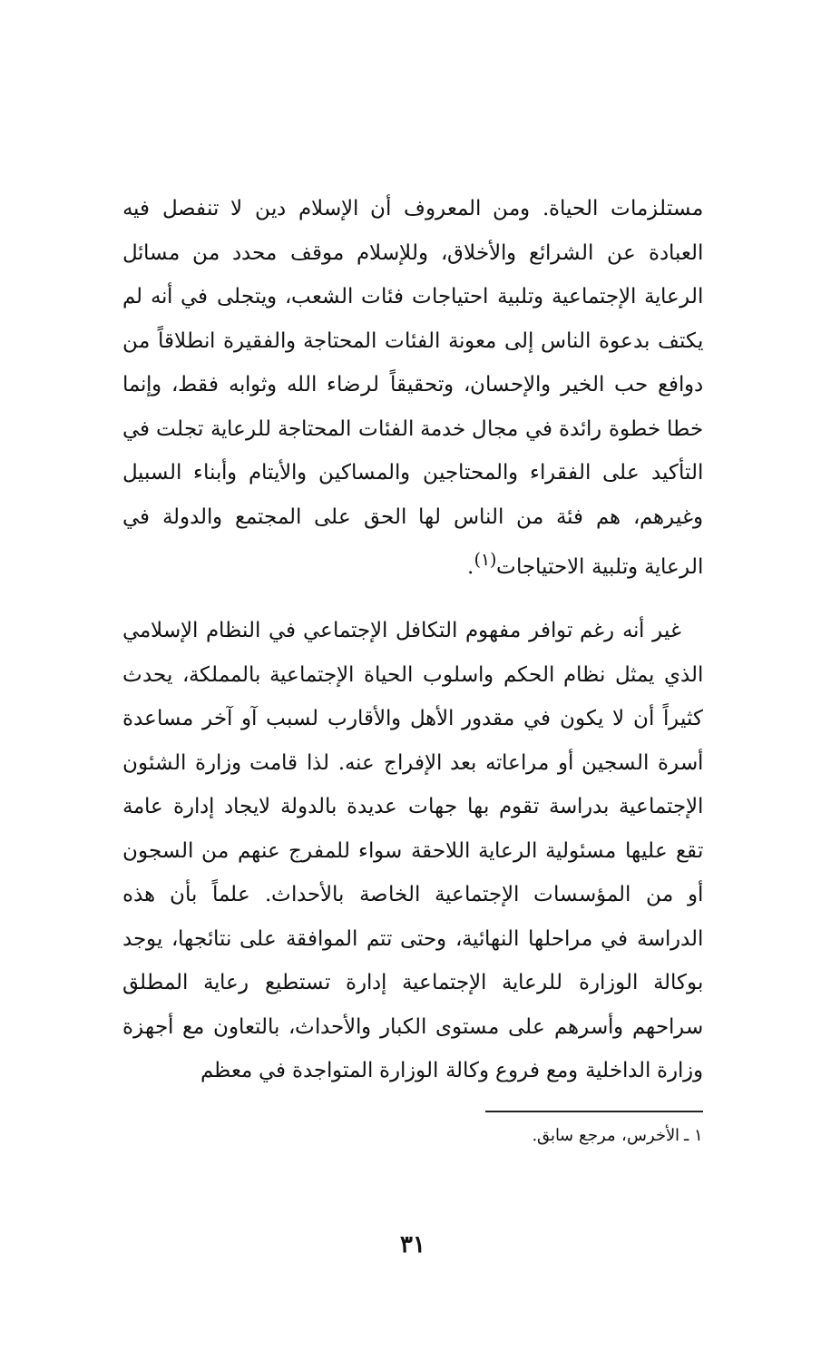مستلزمات الحياة. ومن المعروف أن الإسلام دين لا تنفصل فيه العبادة عن الشرائع والأخلاق، وللإسلام موقف محدد من مسائل الرعاية الإجتماعية وتلبية احتياجات فئات الشعب، ويتجلى في أنه لم يكتف بدعوة الناس إلى معونة الفئات المحتاجة والفقيرة انطلاقاً من دوافع حب الخير والإحسان، وتحقيقاً لرضاء الله وثوابه فقط، وإنما خطا خطوة رائدة في مجال خدمة الفئات المحتاجة للرعاية تجلت في التأكيد على الفقراء والمحتاجين والمساكين والأيتام وأبناء السبيل وغيرهم، هم فئة من الناس لها الحق على المجتمع والدولة في الرعاية وتلبية الاحتياجات<sup>(١)</sup>.
غير أنه رغم توافر مفهوم التكافل الإجتماعي في النظام الإسلامي الذي يمثل نظام الحكم واسلوب الحياة الإجتماعية بالمملكة، يحدث كثيراً أن لا يكون في مقدور الأهل والأقارب لسبب آو آخر مساعدة أسرة السجين أو مراعاته بعد الإفراج عنه. لذا قامت وزارة الشئون الإجتماعية بدراسة تقوم بها جهات عديدة بالدولة لايجاد إدارة عامة تقع عليها مسئولية الرعاية اللاحقة سواء للمفرج عنهم من السجون أو من المؤسسات الإجتماعية الخاصة بالأحداث. علماً بأن هذه الدراسة في مراحلها النهائية، وحتى تتم الموافقة على نتائجها، يوجد بوكالة الوزارة للرعاية الإجتماعية إدارة تستطيع رعاية المطلق سراحهم وأسرهم على مستوى الكبار والأحداث، بالتعاون مع أجهزة وزارة الداخلية ومع فروع وكالة الوزارة المتواجدة في معظم
١ ـ الأخرس، مرجع سابق.
٣١